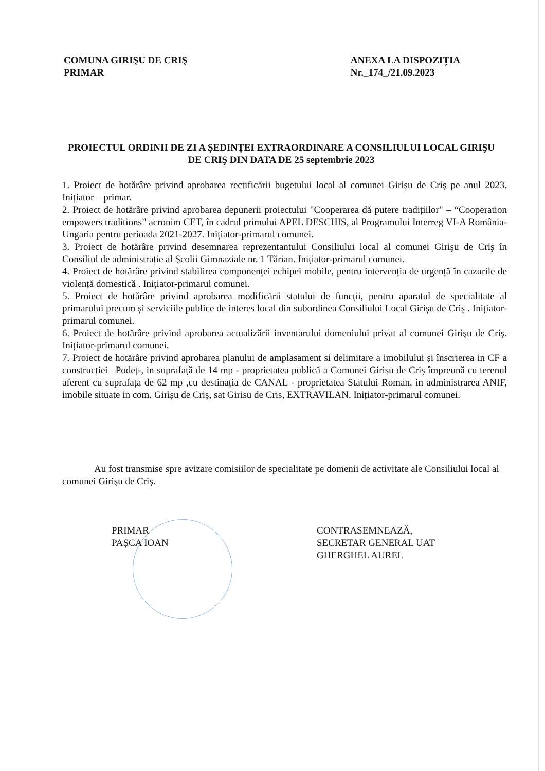COMUNA GIRIŞU DE CRIŞ
PRIMAR
ANEXA LA DISPOZIȚIA
Nr._174_/21.09.2023
PROIECTUL ORDINII DE ZI A ȘEDINȚEI EXTRAORDINARE A CONSILIULUI LOCAL GIRIŞU DE CRIŞ DIN DATA DE 25 septembrie 2023
1. Proiect de hotărâre privind aprobarea rectificării bugetului local al comunei Girișu de Criș pe anul 2023. Inițiator – primar.
2. Proiect de hotărâre privind aprobarea depunerii proiectului "Cooperarea dă putere tradițiilor" – “Cooperation empowers traditions” acronim CET, în cadrul primului APEL DESCHIS, al Programului Interreg VI-A România-Ungaria pentru perioada 2021-2027. Inițiator-primarul comunei.
3. Proiect de hotărâre privind desemnarea reprezentantului Consiliului local al comunei Girişu de Criş în Consiliul de administrație al Şcolii Gimnaziale nr. 1 Tărian. Inițiator-primarul comunei.
4. Proiect de hotărâre privind stabilirea componenței echipei mobile, pentru intervenția de urgență în cazurile de violență domestică . Inițiator-primarul comunei.
5. Proiect de hotărâre privind aprobarea modificării statului de funcții, pentru aparatul de specialitate al primarului precum și serviciile publice de interes local din subordinea Consiliului Local Girișu de Criș . Inițiator-primarul comunei.
6. Proiect de hotărâre privind aprobarea actualizării inventarului domeniului privat al comunei Girişu de Criş. Inițiator-primarul comunei.
7. Proiect de hotărâre privind aprobarea planului de amplasament si delimitare a imobilului și înscrierea in CF a construcției –Podeț-, in suprafață de 14 mp - proprietatea publică a Comunei Girișu de Criș împreună cu terenul aferent cu suprafața de 62 mp ,cu destinația de CANAL - proprietatea Statului Roman, in administrarea ANIF, imobile situate in com. Girișu de Criș, sat Girisu de Cris, EXTRAVILAN. Inițiator-primarul comunei.
Au fost transmise spre avizare comisiilor de specialitate pe domenii de activitate ale Consiliului local al comunei Girişu de Criş.
PRIMAR
PAȘCA IOAN
CONTRASEMNEAZĂ,
SECRETAR GENERAL UAT
GHERGHEL AUREL